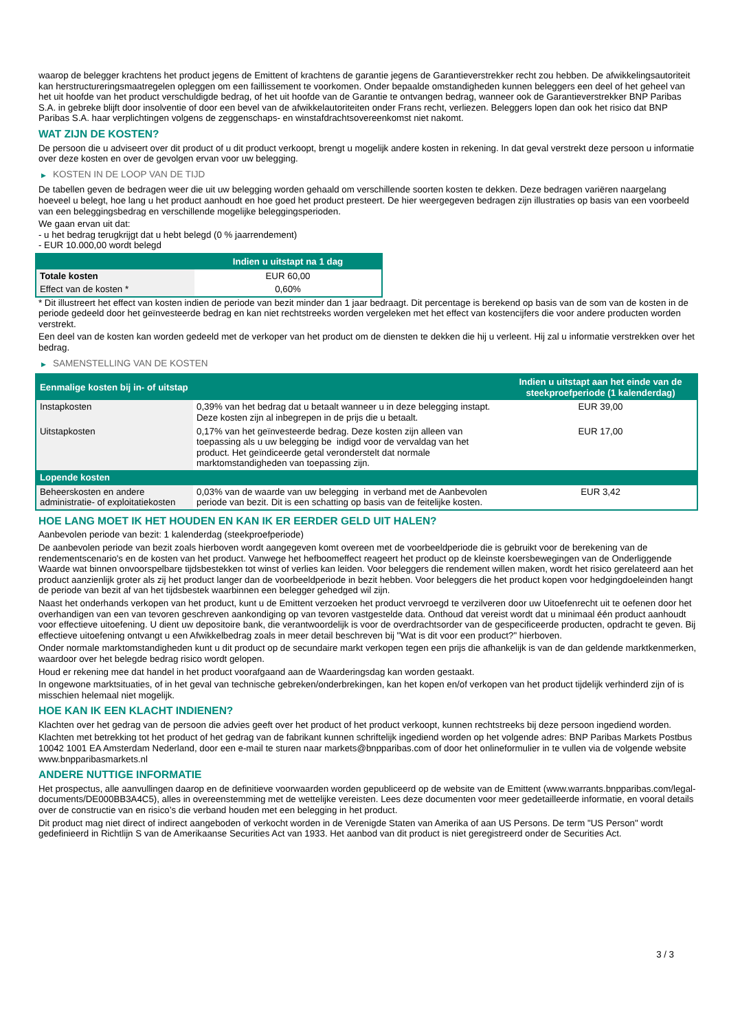waarop de belegger krachtens het product jegens de Emittent of krachtens de garantie jegens de Garantieverstrekker recht zou hebben. De afwikkelingsautoriteit kan herstructureringsmaatregelen opleggen om een faillissement te voorkomen. Onder bepaalde omstandigheden kunnen beleggers een deel of het geheel van het uit hoofde van het product verschuldigde bedrag, of het uit hoofde van de Garantie te ontvangen bedrag, wanneer ook de Garantieverstrekker BNP Paribas S.A. in gebreke blijft door insolventie of door een bevel van de afwikkelautoriteiten onder Frans recht, verliezen. Beleggers lopen dan ook het risico dat BNP Paribas S.A. haar verplichtingen volgens de zeggenschaps- en winstafdrachtsovereenkomst niet nakomt.
WAT ZIJN DE KOSTEN?
De persoon die u adviseert over dit product of u dit product verkoopt, brengt u mogelijk andere kosten in rekening. In dat geval verstrekt deze persoon u informatie over deze kosten en over de gevolgen ervan voor uw belegging.
▶ KOSTEN IN DE LOOP VAN DE TIJD
De tabellen geven de bedragen weer die uit uw belegging worden gehaald om verschillende soorten kosten te dekken. Deze bedragen variëren naargelang hoeveel u belegt, hoe lang u het product aanhoudt en hoe goed het product presteert. De hier weergegeven bedragen zijn illustraties op basis van een voorbeeld van een beleggingsbedrag en verschillende mogelijke beleggingsperioden.
We gaan ervan uit dat:
- u het bedrag terugkrijgt dat u hebt belegd (0 % jaarrendement)
- EUR 10.000,00 wordt belegd
| | Indien u uitstapt na 1 dag |
| --- | --- |
| Totale kosten | EUR 60,00 |
| Effect van de kosten * | 0,60% |
* Dit illustreert het effect van kosten indien de periode van bezit minder dan 1 jaar bedraagt. Dit percentage is berekend op basis van de som van de kosten in de periode gedeeld door het geïnvesteerde bedrag en kan niet rechtstreeks worden vergeleken met het effect van kostencijfers die voor andere producten worden verstrekt.
Een deel van de kosten kan worden gedeeld met de verkoper van het product om de diensten te dekken die hij u verleent. Hij zal u informatie verstrekken over het bedrag.
▶ SAMENSTELLING VAN DE KOSTEN
| Eenmalige kosten bij in- of uitstap | | Indien u uitstapt aan het einde van de steekproefperiode (1 kalenderdag) |
| --- | --- | --- |
| Instapkosten | 0,39% van het bedrag dat u betaalt wanneer u in deze belegging instapt. Deze kosten zijn al inbegrepen in de prijs die u betaalt. | EUR 39,00 |
| Uitstapkosten | 0,17% van het geïnvesteerde bedrag. Deze kosten zijn alleen van toepassing als u uw belegging be indigd voor de vervaldag van het product. Het geïndiceerde getal veronderstelt dat normale marktomstandigheden van toepassing zijn. | EUR 17,00 |
| Lopende kosten | | |
| Beheerskosten en andere administratie- of exploitatiekosten | 0,03% van de waarde van uw belegging in verband met de Aanbevolen periode van bezit. Dit is een schatting op basis van de feitelijke kosten. | EUR 3,42 |
HOE LANG MOET IK HET HOUDEN EN KAN IK ER EERDER GELD UIT HALEN?
Aanbevolen periode van bezit: 1 kalenderdag (steekproefperiode)
De aanbevolen periode van bezit zoals hierboven wordt aangegeven komt overeen met de voorbeeldperiode die is gebruikt voor de berekening van de rendementscenario's en de kosten van het product. Vanwege het hefboomeffect reageert het product op de kleinste koersbewegingen van de Onderliggende Waarde wat binnen onvoorspelbare tijdsbestekken tot winst of verlies kan leiden. Voor beleggers die rendement willen maken, wordt het risico gerelateerd aan het product aanzienlijk groter als zij het product langer dan de voorbeeldperiode in bezit hebben. Voor beleggers die het product kopen voor hedgingdoeleinden hangt de periode van bezit af van het tijdsbestek waarbinnen een belegger gehedged wil zijn.
Naast het onderhands verkopen van het product, kunt u de Emittent verzoeken het product vervroegd te verzilveren door uw Uitoefenrecht uit te oefenen door het overhandigen van een van tevoren geschreven aankondiging op van tevoren vastgestelde data. Onthoud dat vereist wordt dat u minimaal één product aanhoudt voor effectieve uitoefening. U dient uw depositoire bank, die verantwoordelijk is voor de overdrachtsorder van de gespecificeerde producten, opdracht te geven. Bij effectieve uitoefening ontvangt u een Afwikkelbedrag zoals in meer detail beschreven bij "Wat is dit voor een product?" hierboven.
Onder normale marktomstandigheden kunt u dit product op de secundaire markt verkopen tegen een prijs die afhankelijk is van de dan geldende marktkenmerken, waardoor over het belegde bedrag risico wordt gelopen.
Houd er rekening mee dat handel in het product voorafgaand aan de Waarderingsdag kan worden gestaakt.
In ongewone marktsituaties, of in het geval van technische gebreken/onderbrekingen, kan het kopen en/of verkopen van het product tijdelijk verhinderd zijn of is misschien helemaal niet mogelijk.
HOE KAN IK EEN KLACHT INDIENEN?
Klachten over het gedrag van de persoon die advies geeft over het product of het product verkoopt, kunnen rechtstreeks bij deze persoon ingediend worden.
Klachten met betrekking tot het product of het gedrag van de fabrikant kunnen schriftelijk ingediend worden op het volgende adres: BNP Paribas Markets Postbus 10042 1001 EA Amsterdam Nederland, door een e-mail te sturen naar markets@bnpparibas.com of door het onlineformulier in te vullen via de volgende website www.bnpparibasmarkets.nl
ANDERE NUTTIGE INFORMATIE
Het prospectus, alle aanvullingen daarop en de definitieve voorwaarden worden gepubliceerd op de website van de Emittent (www.warrants.bnpparibas.com/legal-documents/DE000BB3A4C5), alles in overeenstemming met de wettelijke vereisten. Lees deze documenten voor meer gedetailleerde informatie, en vooral details over de constructie van en risico’s die verband houden met een belegging in het product.
Dit product mag niet direct of indirect aangeboden of verkocht worden in de Verenigde Staten van Amerika of aan US Persons. De term "US Person" wordt gedefinieerd in Richtlijn S van de Amerikaanse Securities Act van 1933. Het aanbod van dit product is niet geregistreerd onder de Securities Act.
3 / 3